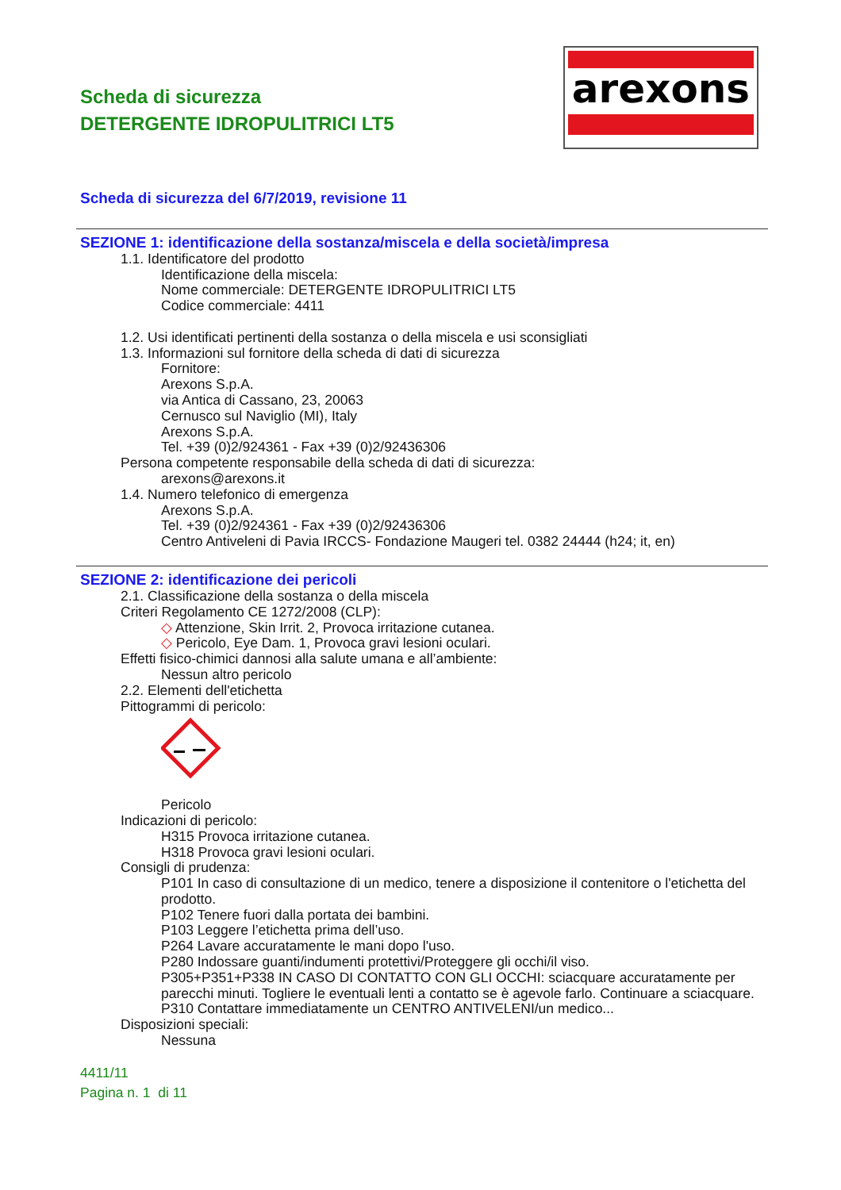Scheda di sicurezza
DETERGENTE IDROPULITRICI LT5
arexons
Scheda di sicurezza del 6/7/2019, revisione 11
SEZIONE 1: identificazione della sostanza/miscela e della società/impresa
1.1. Identificatore del prodotto
Identificazione della miscela:
Nome commerciale: DETERGENTE IDROPULITRICI LT5
Codice commerciale: 4411
1.2. Usi identificati pertinenti della sostanza o della miscela e usi sconsigliati
1.3. Informazioni sul fornitore della scheda di dati di sicurezza
Fornitore:
Arexons S.p.A.
via Antica di Cassano, 23, 20063
Cernusco sul Naviglio (MI), Italy
Arexons S.p.A.
Tel. +39 (0)2/924361 - Fax +39 (0)2/92436306
Persona competente responsabile della scheda di dati di sicurezza:
arexons@arexons.it
1.4. Numero telefonico di emergenza
Arexons S.p.A.
Tel. +39 (0)2/924361 - Fax +39 (0)2/92436306
Centro Antiveleni di Pavia IRCCS- Fondazione Maugeri tel. 0382 24444 (h24; it, en)
SEZIONE 2: identificazione dei pericoli
2.1. Classificazione della sostanza o della miscela
Criteri Regolamento CE 1272/2008 (CLP):
◇ Attenzione, Skin Irrit. 2, Provoca irritazione cutanea.
◇ Pericolo, Eye Dam. 1, Provoca gravi lesioni oculari.
Effetti fisico-chimici dannosi alla salute umana e all’ambiente:
Nessun altro pericolo
2.2. Elementi dell'etichetta
Pittogrammi di pericolo:
Pericolo
Indicazioni di pericolo:
H315 Provoca irritazione cutanea.
H318 Provoca gravi lesioni oculari.
Consigli di prudenza:
P101 In caso di consultazione di un medico, tenere a disposizione il contenitore o l'etichetta del prodotto.
P102 Tenere fuori dalla portata dei bambini.
P103 Leggere l’etichetta prima dell’uso.
P264 Lavare accuratamente le mani dopo l'uso.
P280 Indossare guanti/indumenti protettivi/Proteggere gli occhi/il viso.
P305+P351+P338 IN CASO DI CONTATTO CON GLI OCCHI: sciacquare accuratamente per parecchi minuti. Togliere le eventuali lenti a contatto se è agevole farlo. Continuare a sciacquare.
P310 Contattare immediatamente un CENTRO ANTIVELENI/un medico...
Disposizioni speciali:
Nessuna
4411/11
Pagina n. 1 di 11